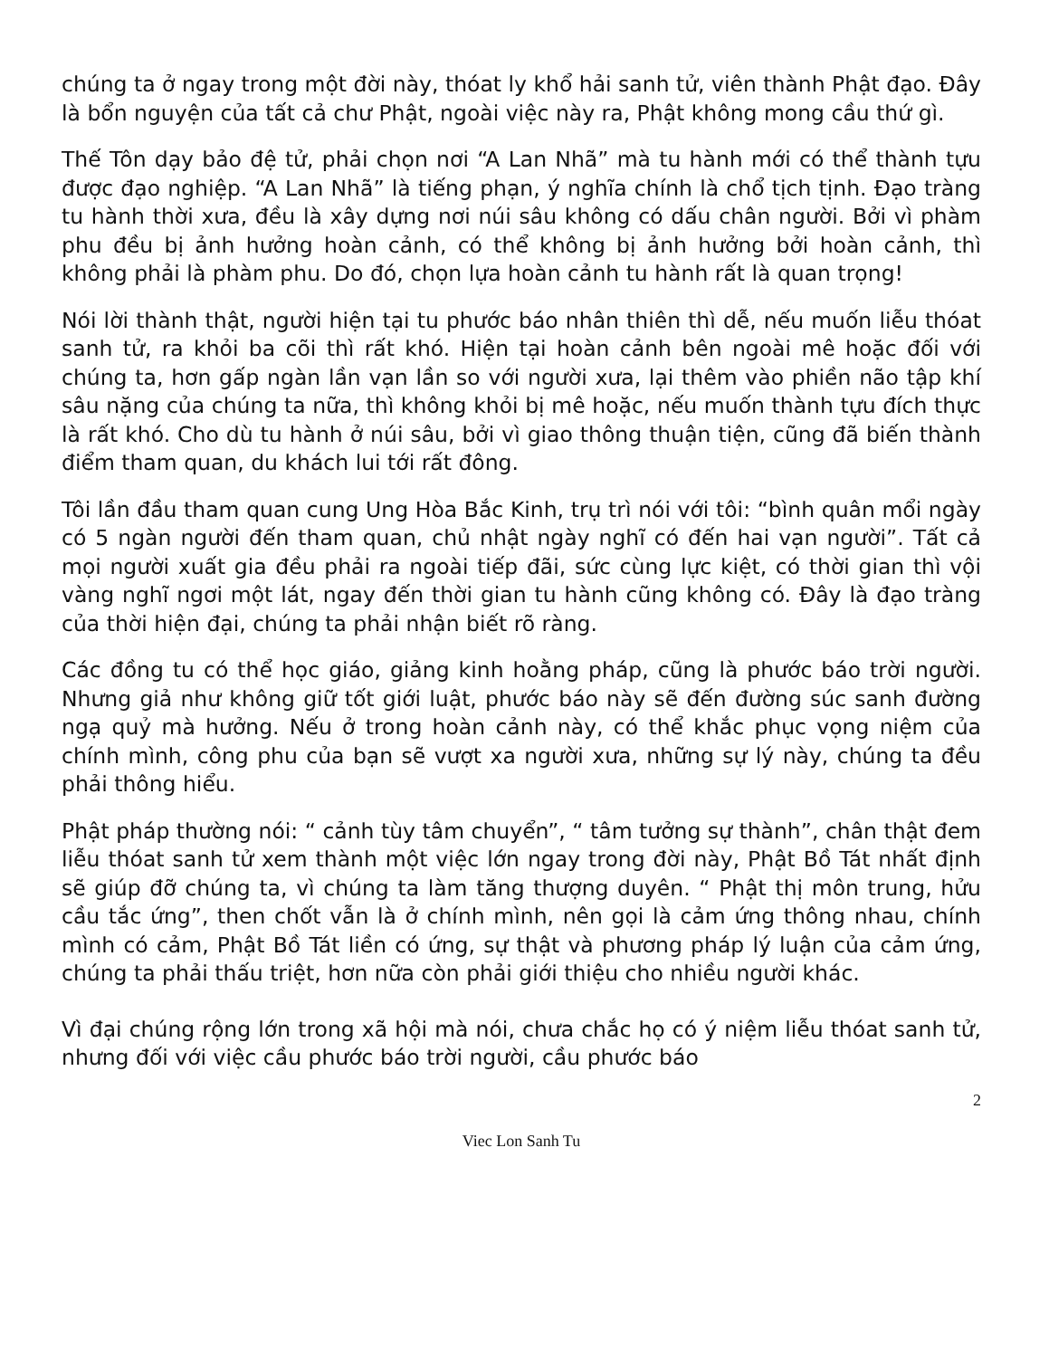chúng ta ở ngay trong một đời này, thóat ly khổ hải sanh tử, viên thành Phật đạo. Đây là bổn nguyện của tất cả chư Phật, ngoài việc này ra, Phật không mong cầu thứ gì.
Thế Tôn dạy bảo đệ tử, phải chọn nơi “A Lan Nhã” mà tu hành mới có thể thành tựu được đạo nghiệp. “A Lan Nhã” là tiếng phạn, ý nghĩa chính là chổ tịch tịnh. Đạo tràng tu hành thời xưa, đều là xây dựng nơi núi sâu không có dấu chân người. Bởi vì phàm phu đều bị ảnh hưởng hoàn cảnh, có thể không bị ảnh hưởng bởi hoàn cảnh, thì không phải là phàm phu. Do đó, chọn lựa hoàn cảnh tu hành rất là quan trọng!
Nói lời thành thật, người hiện tại tu phước báo nhân thiên thì dễ, nếu muốn liễu thóat sanh tử, ra khỏi ba cõi thì rất khó. Hiện tại hoàn cảnh bên ngoài mê hoặc đối với chúng ta, hơn gấp ngàn lần vạn lần so với người xưa, lại thêm vào phiền não tập khí sâu nặng của chúng ta nữa, thì không khỏi bị mê hoặc, nếu muốn thành tựu đích thực là rất khó. Cho dù tu hành ở núi sâu, bởi vì giao thông thuận tiện, cũng đã biến thành điểm tham quan, du khách lui tới rất đông.
Tôi lần đầu tham quan cung Ung Hòa Bắc Kinh, trụ trì nói với tôi: “bình quân mổi ngày có 5 ngàn người đến tham quan, chủ nhật ngày nghĩ có đến hai vạn người”. Tất cả mọi người xuất gia đều phải ra ngoài tiếp đãi, sức cùng lực kiệt, có thời gian thì vội vàng nghĩ ngơi một lát, ngay đến thời gian tu hành cũng không có. Đây là đạo tràng của thời hiện đại, chúng ta phải nhận biết rõ ràng.
Các đồng tu có thể học giáo, giảng kinh hoằng pháp, cũng là phước báo trời người. Nhưng giả như không giữ tốt giới luật, phước báo này sẽ đến đường súc sanh đường ngạ quỷ mà hưởng. Nếu ở trong hoàn cảnh này, có thể khắc phục vọng niệm của chính mình, công phu của bạn sẽ vượt xa người xưa, những sự lý này, chúng ta đều phải thông hiểu.
Phật pháp thường nói: “ cảnh tùy tâm chuyển”, “ tâm tưởng sự thành”, chân thật đem liễu thóat sanh tử xem thành một việc lớn ngay trong đời này, Phật Bồ Tát nhất định sẽ giúp đỡ chúng ta, vì chúng ta làm tăng thượng duyên. “ Phật thị môn trung, hửu cầu tắc ứng”, then chốt vẫn là ở chính mình, nên gọi là cảm ứng thông nhau, chính mình có cảm, Phật Bồ Tát liền có ứng, sự thật và phương pháp lý luận của cảm ứng, chúng ta phải thấu triệt, hơn nữa còn phải giới thiệu cho nhiều người khác.
Vì đại chúng rộng lớn trong xã hội mà nói, chưa chắc họ có ý niệm liễu thóat sanh tử, nhưng đối với việc cầu phước báo trời người, cầu phước báo
2
Viec Lon Sanh Tu